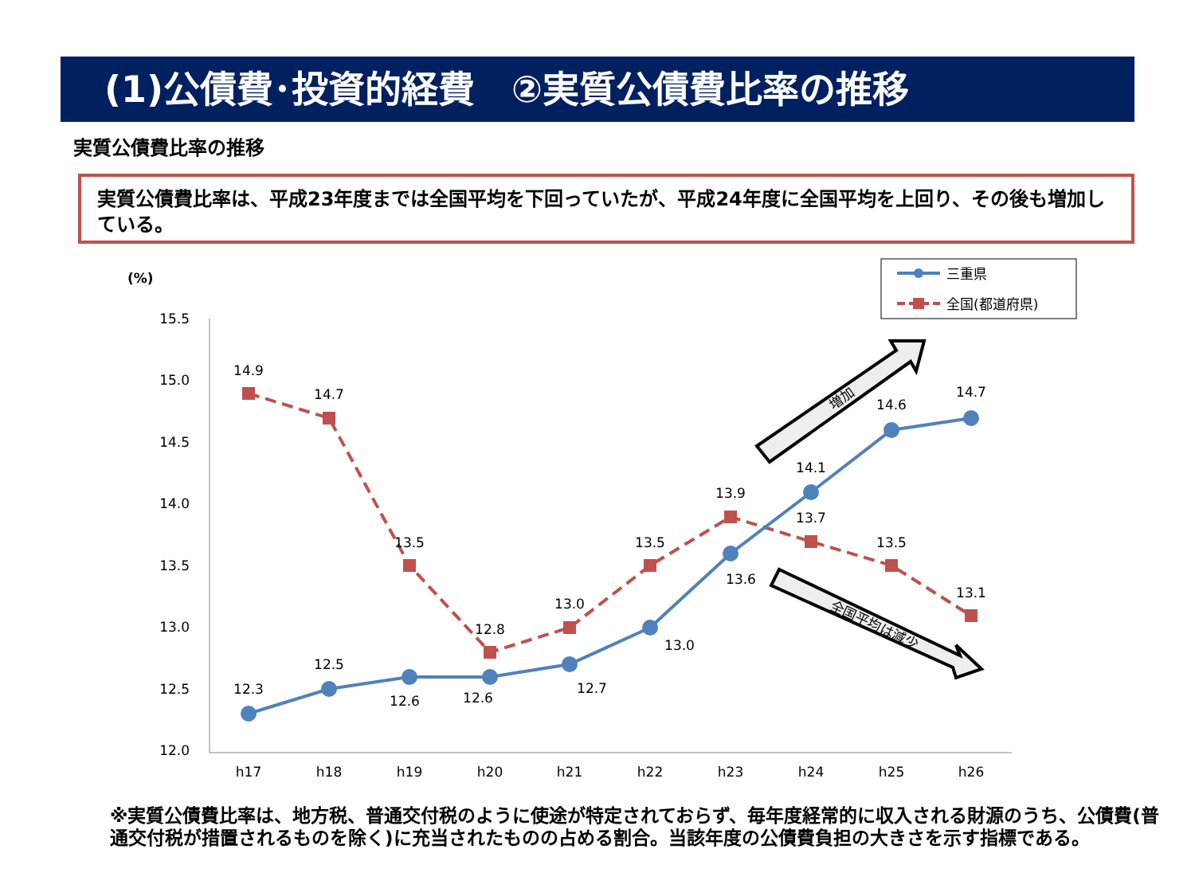(1)公債費･投資的経費　②実質公債費比率の推移
実質公債費比率の推移
実質公債費比率は、平成23年度までは全国平均を下回っていたが、平成24年度に全国平均を上回り、その後も増加している。
(%)
15.5
15.0
14.5
14.0
13.5
13.0
12.5
12.0
h17
h18
h19
h20
h21
h22
h23
h24
h25
h26
14.9
14.7
13.5
12.8
13.0
13.5
13.9
13.7
13.5
13.1
12.3
12.5
12.6
12.6
12.7
13.0
13.6
14.1
14.6
14.7
三重県
全国(都道府県)
増加
全国平均は減少
※実質公債費比率は、地方税、普通交付税のように使途が特定されておらず、毎年度経常的に収入される財源のうち、公債費(普通交付税が措置されるものを除く)に充当されたものの占める割合。当該年度の公債費負担の大きさを示す指標である。